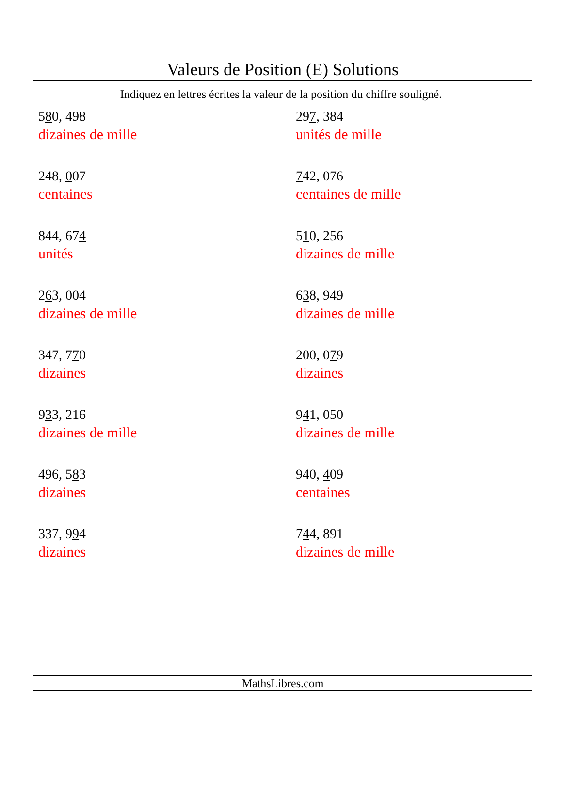Valeurs de Position (E) Solutions
Indiquez en lettres écrites la valeur de la position du chiffre souligné.
580, 498
dizaines de mille
297, 384
unités de mille
248, 007
centaines
742, 076
centaines de mille
844, 674
unités
510, 256
dizaines de mille
263, 004
dizaines de mille
638, 949
dizaines de mille
347, 770
dizaines
200, 079
dizaines
933, 216
dizaines de mille
941, 050
dizaines de mille
496, 583
dizaines
940, 409
centaines
337, 994
dizaines
744, 891
dizaines de mille
MathsLibres.com